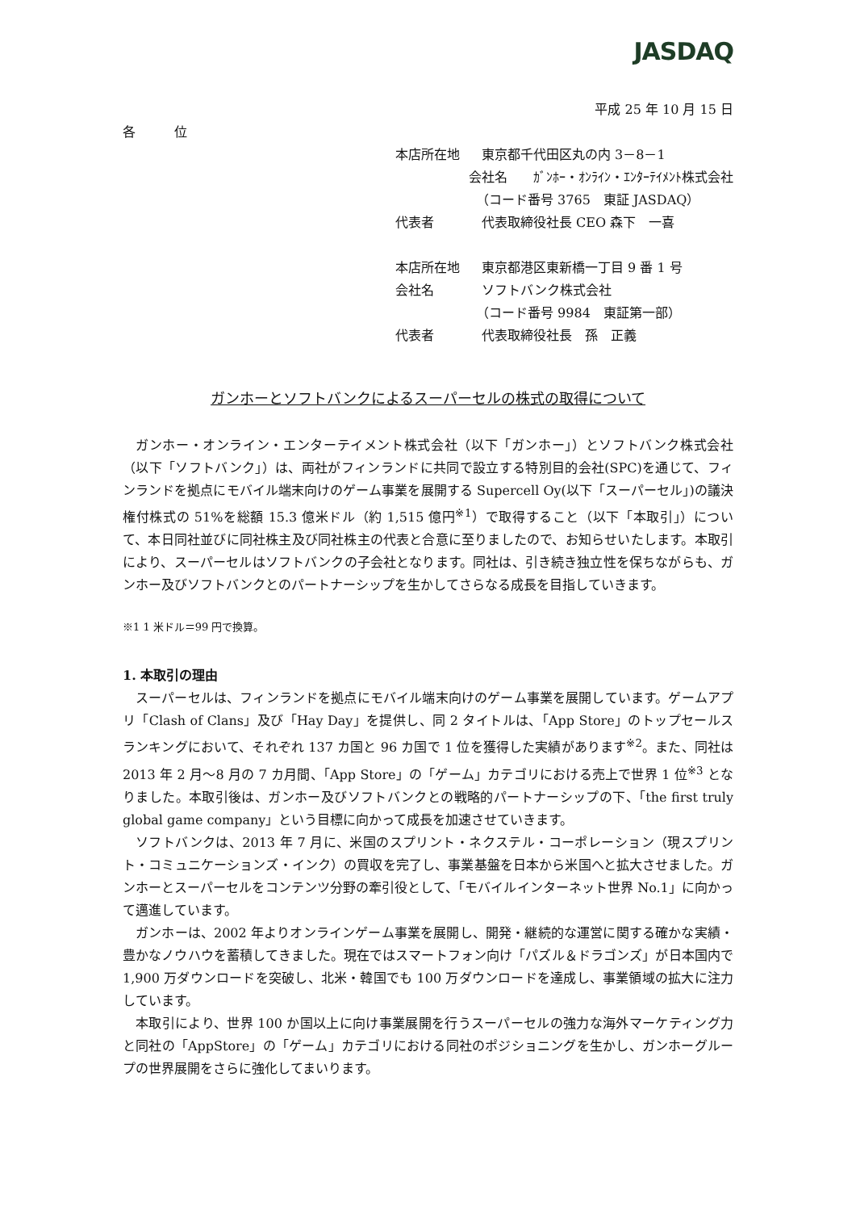JASDAQ
平成 25 年 10 月 15 日
各　　　位
本店所在地 東京都千代田区丸の内 3－8－1
会社名　　ｶﾞﾝﾎｰ・ｵﾝﾗｲﾝ・ｴﾝﾀｰﾃｲﾒﾝﾄ株式会社
（コード番号 3765　東証 JASDAQ）
代表者 代表取締役社長 CEO 森下　一喜
本店所在地 東京都港区東新橋一丁目 9 番 1 号
会社名 ソフトバンク株式会社
（コード番号 9984　東証第一部）
代表者 代表取締役社長　孫　正義
ガンホーとソフトバンクによるスーパーセルの株式の取得について
ガンホー・オンライン・エンターテイメント株式会社（以下「ガンホー」）とソフトバンク株式会社（以下「ソフトバンク」）は、両社がフィンランドに共同で設立する特別目的会社(SPC)を通じて、フィンランドを拠点にモバイル端末向けのゲーム事業を展開する Supercell Oy(以下「スーパーセル」)の議決権付株式の 51%を総額 15.3 億米ドル（約 1,515 億円<sup>※1</sup>）で取得すること（以下「本取引」）について、本日同社並びに同社株主及び同社株主の代表と合意に至りましたので、お知らせいたします。本取引により、スーパーセルはソフトバンクの子会社となります。同社は、引き続き独立性を保ちながらも、ガンホー及びソフトバンクとのパートナーシップを生かしてさらなる成長を目指していきます。
※1 1 米ドル＝99 円で換算。
1. 本取引の理由
スーパーセルは、フィンランドを拠点にモバイル端末向けのゲーム事業を展開しています。ゲームアプリ「Clash of Clans」及び「Hay Day」を提供し、同 2 タイトルは、「App Store」のトップセールスランキングにおいて、それぞれ 137 カ国と 96 カ国で 1 位を獲得した実績があります<sup>※2</sup>。また、同社は 2013 年 2 月～8 月の 7 カ月間、「App Store」の「ゲーム」カテゴリにおける売上で世界 1 位<sup>※3</sup> となりました。本取引後は、ガンホー及びソフトバンクとの戦略的パートナーシップの下、「the first truly global game company」という目標に向かって成長を加速させていきます。
ソフトバンクは、2013 年 7 月に、米国のスプリント・ネクステル・コーポレーション（現スプリント・コミュニケーションズ・インク）の買収を完了し、事業基盤を日本から米国へと拡大させました。ガンホーとスーパーセルをコンテンツ分野の牽引役として、「モバイルインターネット世界 No.1」に向かって邁進しています。
ガンホーは、2002 年よりオンラインゲーム事業を展開し、開発・継続的な運営に関する確かな実績・豊かなノウハウを蓄積してきました。現在ではスマートフォン向け「パズル＆ドラゴンズ」が日本国内で 1,900 万ダウンロードを突破し、北米・韓国でも 100 万ダウンロードを達成し、事業領域の拡大に注力しています。
本取引により、世界 100 か国以上に向け事業展開を行うスーパーセルの強力な海外マーケティング力と同社の「AppStore」の「ゲーム」カテゴリにおける同社のポジショニングを生かし、ガンホーグループの世界展開をさらに強化してまいります。